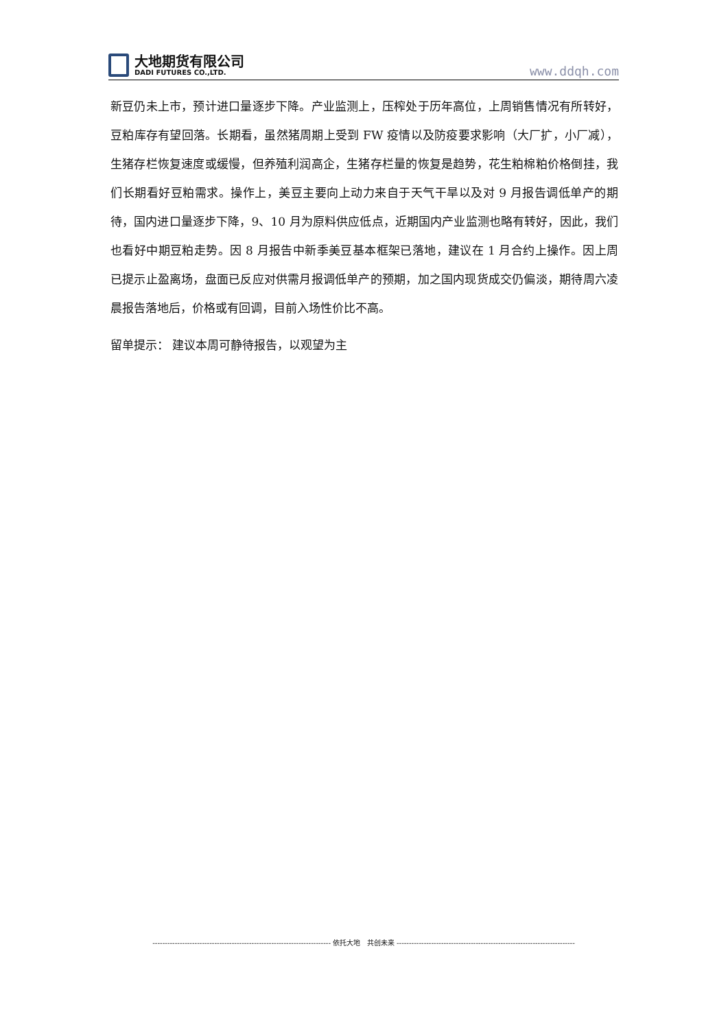大地期货有限公司
DADI FUTURES CO.,LTD.
www.ddqh.com
新豆仍未上市，预计进口量逐步下降。产业监测上，压榨处于历年高位，上周销售情况有所转好，豆粕库存有望回落。长期看，虽然猪周期上受到 FW 疫情以及防疫要求影响（大厂扩，小厂减），生猪存栏恢复速度或缓慢，但养殖利润高企，生猪存栏量的恢复是趋势，花生粕棉粕价格倒挂，我们长期看好豆粕需求。操作上，美豆主要向上动力来自于天气干旱以及对 9 月报告调低单产的期待，国内进口量逐步下降，9、10 月为原料供应低点，近期国内产业监测也略有转好，因此，我们也看好中期豆粕走势。因 8 月报告中新季美豆基本框架已落地，建议在 1 月合约上操作。因上周已提示止盈离场，盘面已反应对供需月报调低单产的预期，加之国内现货成交仍偏淡，期待周六凌晨报告落地后，价格或有回调，目前入场性价比不高。
留单提示： 建议本周可静待报告，以观望为主
------------------------------------------------------------------------ 依托大地 共创未来 ------------------------------------------------------------------------